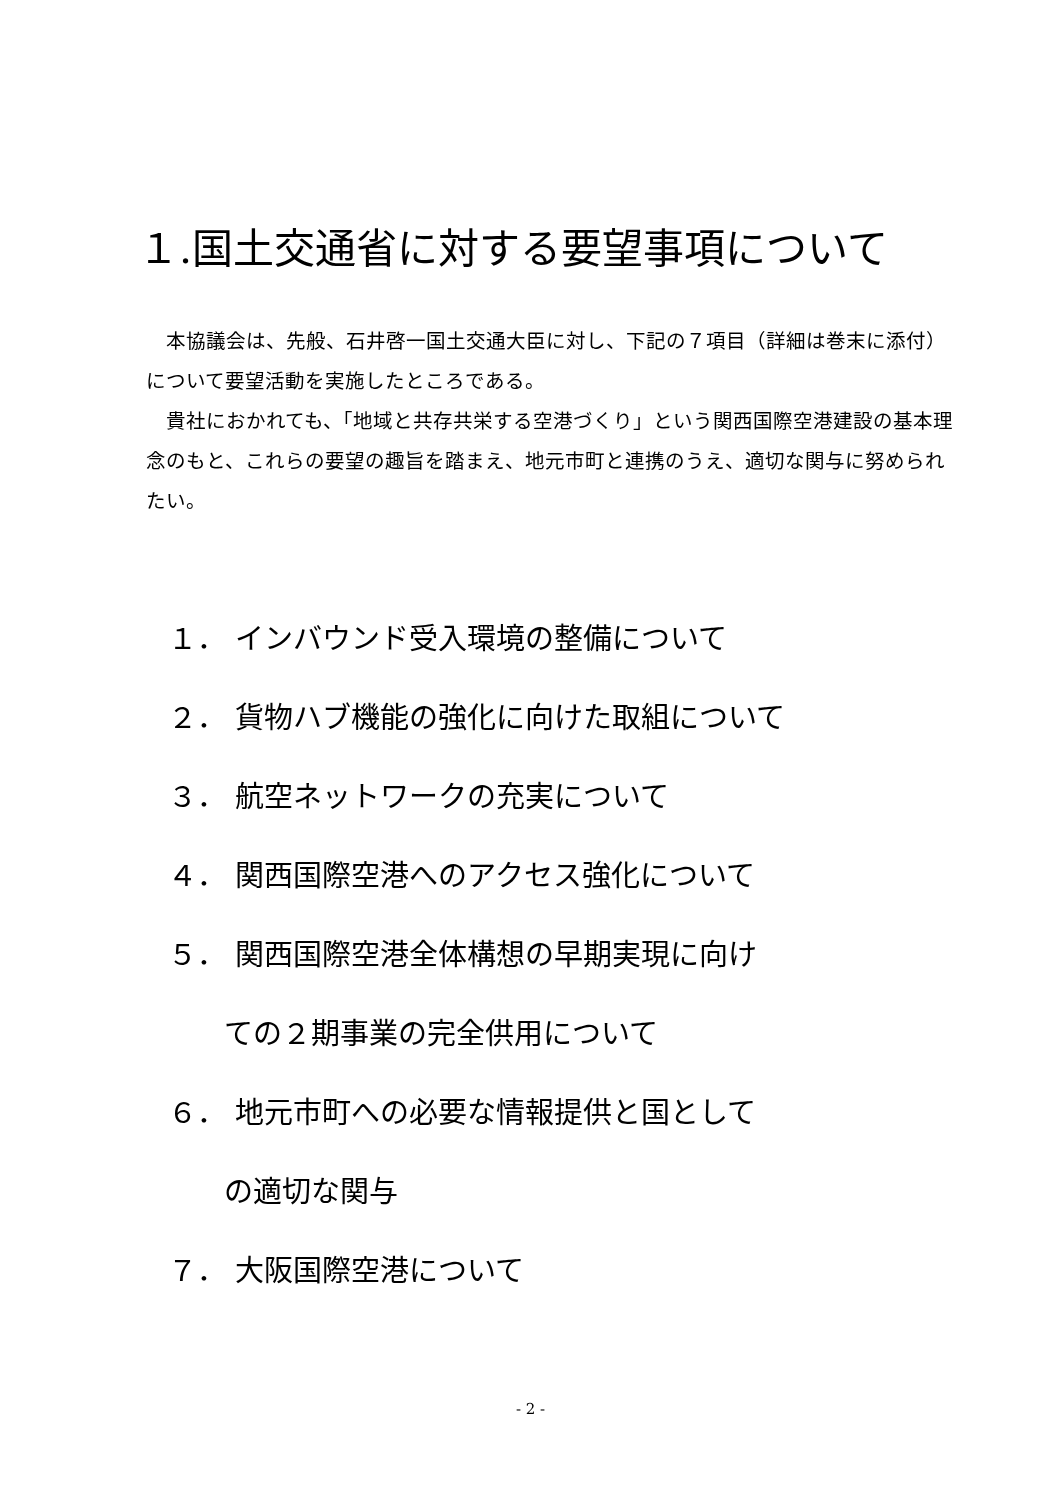１.国土交通省に対する要望事項について
本協議会は、先般、石井啓一国土交通大臣に対し、下記の７項目（詳細は巻末に添付）について要望活動を実施したところである。
貴社におかれても、「地域と共存共栄する空港づくり」という関西国際空港建設の基本理念のもと、これらの要望の趣旨を踏まえ、地元市町と連携のうえ、適切な関与に努められたい。
１． インバウンド受入環境の整備について
２． 貨物ハブ機能の強化に向けた取組について
３． 航空ネットワークの充実について
４． 関西国際空港へのアクセス強化について
５． 関西国際空港全体構想の早期実現に向け
ての２期事業の完全供用について
６． 地元市町への必要な情報提供と国として
の適切な関与
７． 大阪国際空港について
- 2 -